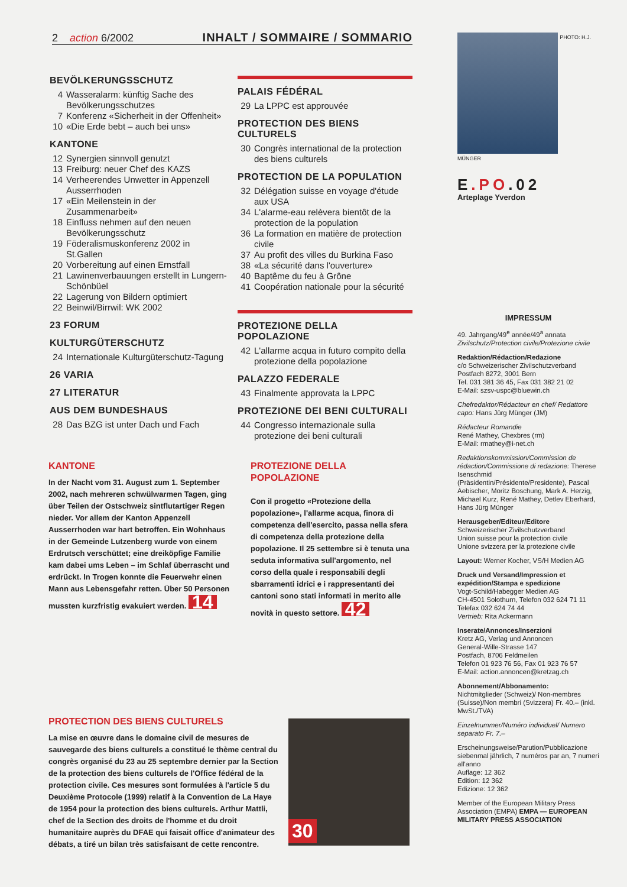2 action 6/2002 INHALT / SOMMAIRE / SOMMARIO
BEVÖLKERUNGSSCHUTZ
4 Wasseralarm: künftig Sache des Bevölkerungsschutzes
7 Konferenz «Sicherheit in der Offenheit»
10 «Die Erde bebt – auch bei uns»
KANTONE
12 Synergien sinnvoll genutzt
13 Freiburg: neuer Chef des KAZS
14 Verheerendes Unwetter in Appenzell Ausserrhoden
17 «Ein Meilenstein in der Zusammenarbeit»
18 Einfluss nehmen auf den neuen Bevölkerungsschutz
19 Föderalismuskonferenz 2002 in St.Gallen
20 Vorbereitung auf einen Ernstfall
21 Lawinenverbauungen erstellt in Lungern-Schönbüel
22 Lagerung von Bildern optimiert
22 Beinwil/Birrwil: WK 2002
23 FORUM
KULTURGÜTERSCHUTZ
24 Internationale Kulturgüterschutz-Tagung
26 VARIA
27 LITERATUR
AUS DEM BUNDESHAUS
28 Das BZG ist unter Dach und Fach
PALAIS FÉDÉRAL
29 La LPPC est approuvée
PROTECTION DES BIENS CULTURELS
30 Congrès international de la protection des biens culturels
PROTECTION DE LA POPULATION
32 Délégation suisse en voyage d'étude aux USA
34 L'alarme-eau relèvera bientôt de la protection de la population
36 La formation en matière de protection civile
37 Au profit des villes du Burkina Faso
38 «La sécurité dans l'ouverture»
40 Baptême du feu à Grône
41 Coopération nationale pour la sécurité
PROTEZIONE DELLA POPOLAZIONE
42 L'allarme acqua in futuro compito della protezione della popolazione
PALAZZO FEDERALE
43 Finalmente approvata la LPPC
PROTEZIONE DEI BENI CULTURALI
44 Congresso internazionale sulla protezione dei beni culturali
PHOTO: H.J. MÜNGER
E.PO.02
Arteplage Yverdon
IMPRESSUM
49. Jahrgang/49<sup>e</sup> année/49<sup>a</sup> annata
Zivilschutz/Protection civile/Protezione civile
Redaktion/Rédaction/Redazione
c/o Schweizerischer Zivilschutzverband
Postfach 8272, 3001 Bern
Tel. 031 381 36 45, Fax 031 382 21 02
E-Mail: szsv-uspc@bluewin.ch
Chefredaktor/Rédacteur en chef/ Redattore capo: Hans Jürg Münger (JM)
Rédacteur Romandie
René Mathey, Chexbres (rm)
E-Mail: rmathey@i-net.ch
Redaktionskommission/Commission de rédaction/Commissione di redazione: Therese Isenschmid (Präsidentin/Présidente/Presidente), Pascal Aebischer, Moritz Boschung, Mark A. Herzig, Michael Kurz, René Mathey, Detlev Eberhard, Hans Jürg Münger
Herausgeber/Editeur/Editore
Schweizerischer Zivilschutzverband
Union suisse pour la protection civile
Unione svizzera per la protezione civile
Layout: Werner Kocher, VS/H Medien AG
Druck und Versand/Impression et expédition/Stampa e spedizione
Vogt-Schild/Habegger Medien AG
CH-4501 Solothurn, Telefon 032 624 71 11
Telefax 032 624 74 44
Vertrieb: Rita Ackermann
Inserate/Annonces/Inserzioni
Kretz AG, Verlag und Annoncen
General-Wille-Strasse 147
Postfach, 8706 Feldmeilen
Telefon 01 923 76 56, Fax 01 923 76 57
E-Mail: action.annoncen@kretzag.ch
Abonnement/Abbonamento:
Nichtmitglieder (Schweiz)/ Non-membres (Suisse)/Non membri (Svizzera) Fr. 40.– (inkl. MwSt./TVA)
Einzelnummer/Numéro individuel/ Numero separato Fr. 7.–
Erscheinungsweise/Parution/Pubblicazione siebenmal jährlich, 7 numéros par an, 7 numeri all'anno
Auflage: 12 362
Edition: 12 362
Edizione: 12 362
Member of the European Military Press Association (EMPA) EMPA — EUROPEAN MILITARY PRESS ASSOCIATION
KANTONE
In der Nacht vom 31. August zum 1. September 2002, nach mehreren schwülwarmen Tagen, ging über Teilen der Ostschweiz sintflutartiger Regen nieder. Vor allem der Kanton Appenzell Ausserrhoden war hart betroffen. Ein Wohnhaus in der Gemeinde Lutzenberg wurde von einem Erdrutsch verschüttet; eine dreiköpfige Familie kam dabei ums Leben – im Schlaf überrascht und erdrückt. In Trogen konnte die Feuerwehr einen Mann aus Lebensgefahr retten. Über 50 Personen mussten kurzfristig evakuiert werden. 14
PROTEZIONE DELLA POPOLAZIONE
Con il progetto «Protezione della popolazione», l'allarme acqua, finora di competenza dell'esercito, passa nella sfera di competenza della protezione della popolazione. Il 25 settembre si è tenuta una seduta informativa sull'argomento, nel corso della quale i responsabili degli sbarramenti idrici e i rappresentanti dei cantoni sono stati informati in merito alle novità in questo settore. 42
PROTECTION DES BIENS CULTURELS
La mise en œuvre dans le domaine civil de mesures de sauvegarde des biens culturels a constitué le thème central du congrès organisé du 23 au 25 septembre dernier par la Section de la protection des biens culturels de l'Office fédéral de la protection civile. Ces mesures sont formulées à l'article 5 du Deuxième Protocole (1999) relatif à la Convention de La Haye de 1954 pour la protection des biens culturels. Arthur Mattli, chef de la Section des droits de l'homme et du droit humanitaire auprès du DFAE qui faisait office d'animateur des débats, a tiré un bilan très satisfaisant de cette rencontre.
30